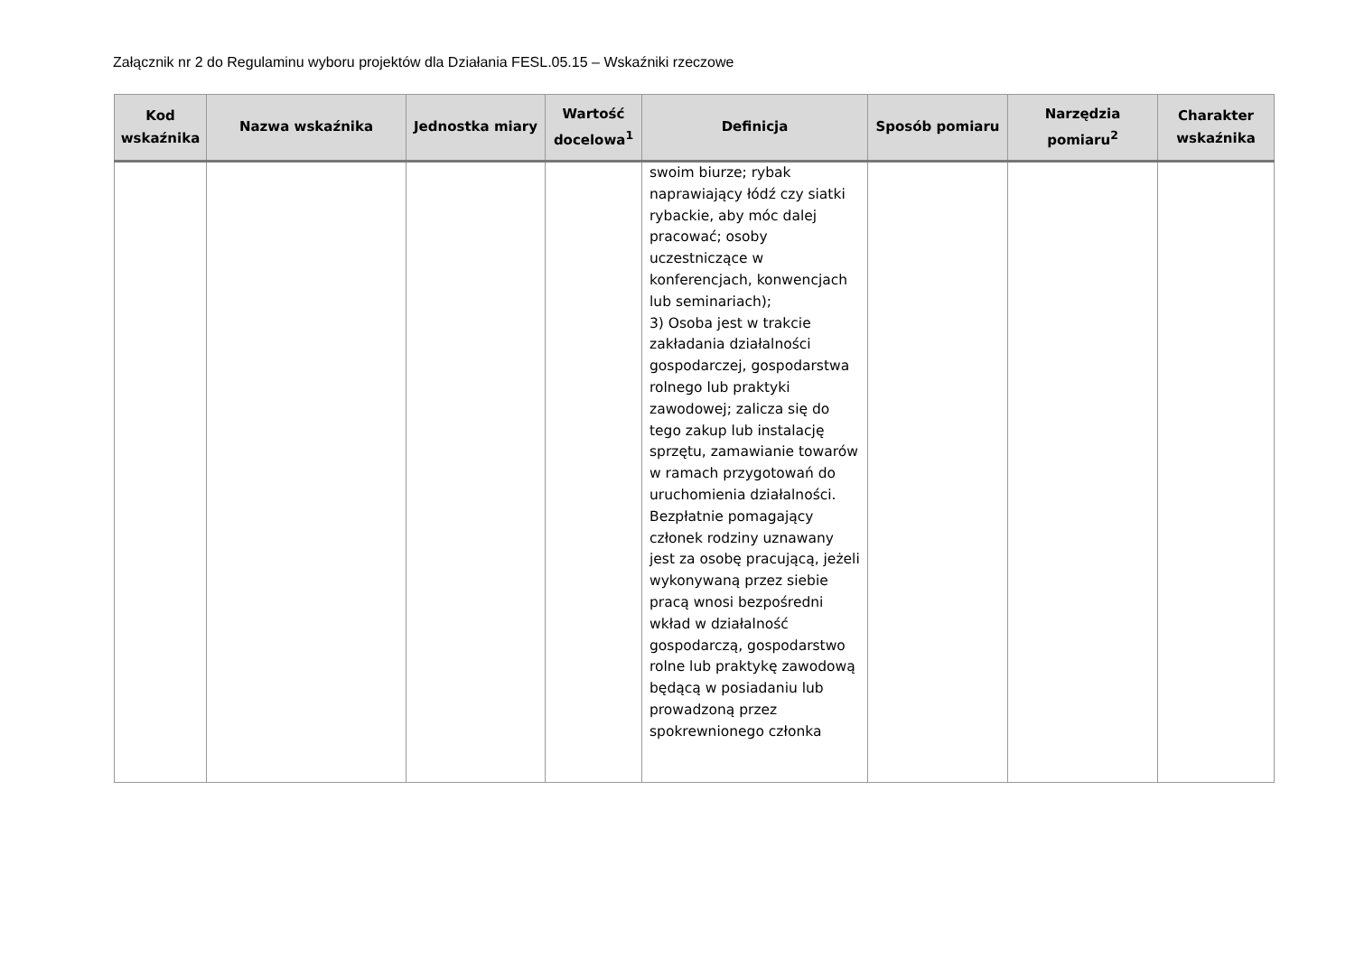Załącznik nr 2 do Regulaminu wyboru projektów dla Działania FESL.05.15 – Wskaźniki rzeczowe
| Kod wskaźnika | Nazwa wskaźnika | Jednostka miary | Wartość docelowa<sup>1</sup> | Definicja | Sposób pomiaru | Narzędzia pomiaru<sup>2</sup> | Charakter wskaźnika |
| --- | --- | --- | --- | --- | --- | --- | --- |
| | | | | swoim biurze; rybak naprawiający łódź czy siatki rybackie, aby móc dalej pracować; osoby uczestniczące w konferencjach, konwencjach lub seminariach); 3) Osoba jest w trakcie zakładania działalności gospodarczej, gospodarstwa rolnego lub praktyki zawodowej; zalicza się do tego zakup lub instalację sprzętu, zamawianie towarów w ramach przygotowań do uruchomienia działalności. Bezpłatnie pomagający członek rodziny uznawany jest za osobę pracującą, jeżeli wykonywaną przez siebie pracą wnosi bezpośredni wkład w działalność gospodarczą, gospodarstwo rolne lub praktykę zawodową będącą w posiadaniu lub prowadzoną przez spokrewnionego członka | | | |